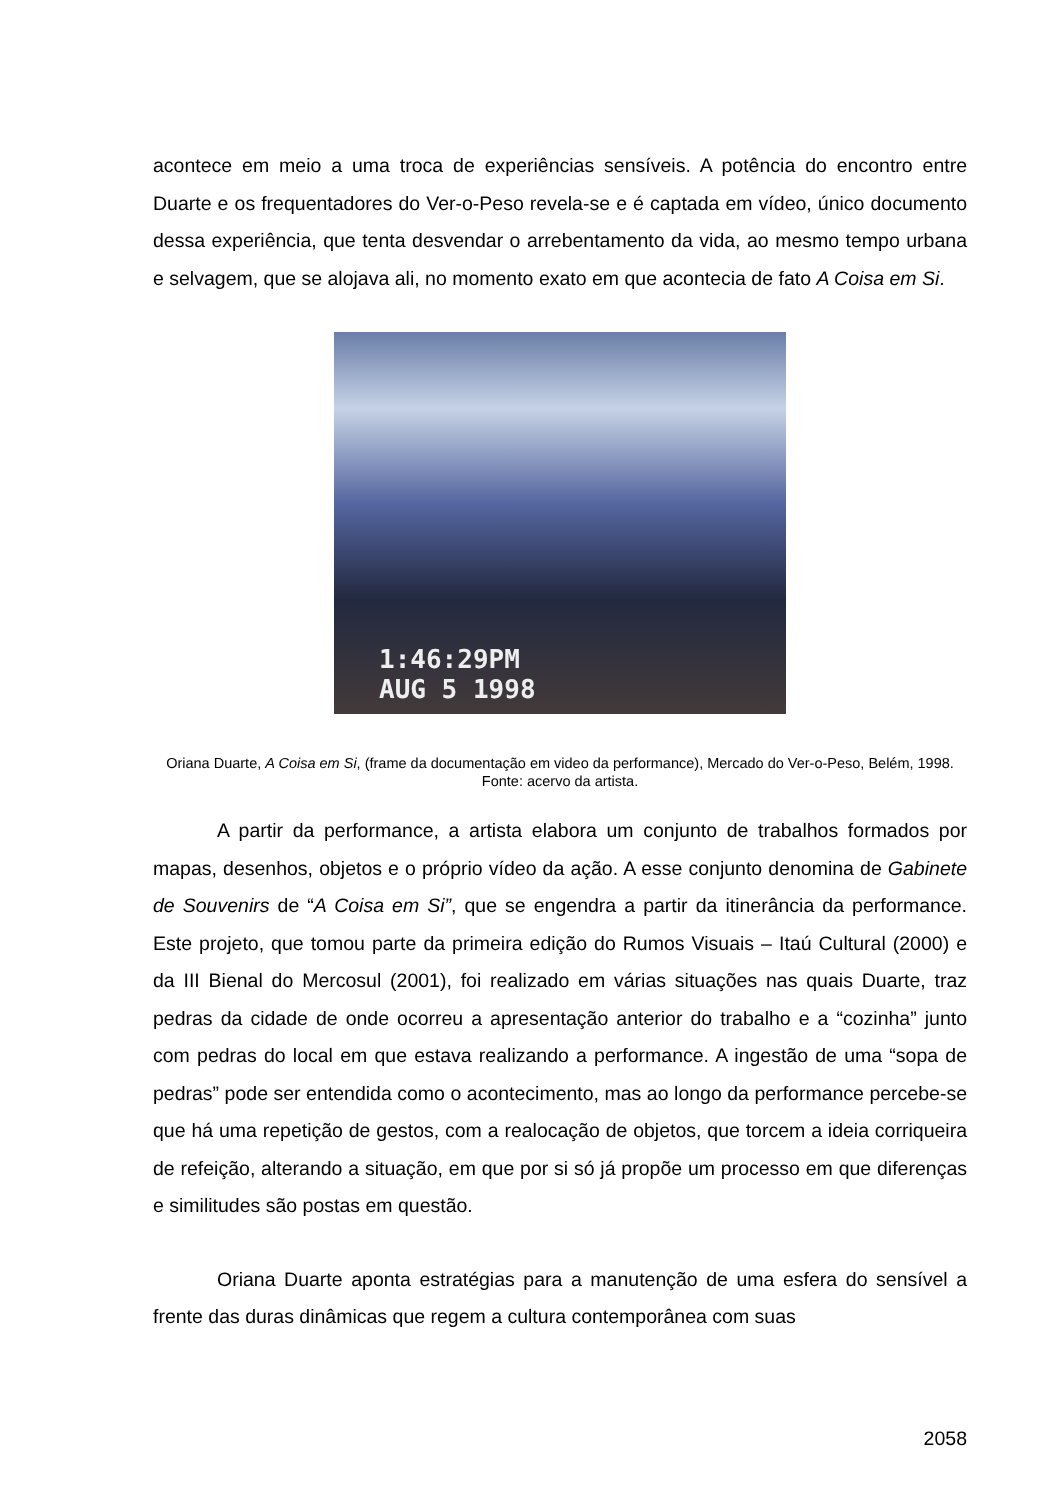acontece em meio a uma troca de experiências sensíveis. A potência do encontro entre Duarte e os frequentadores do Ver-o-Peso revela-se e é captada em vídeo, único documento dessa experiência, que tenta desvendar o arrebentamento da vida, ao mesmo tempo urbana e selvagem, que se alojava ali, no momento exato em que acontecia de fato A Coisa em Si.
1:46:29PM
AUG 5 1998
Oriana Duarte, A Coisa em Si, (frame da documentação em video da performance), Mercado do Ver-o-Peso, Belém, 1998. Fonte: acervo da artista.
A partir da performance, a artista elabora um conjunto de trabalhos formados por mapas, desenhos, objetos e o próprio vídeo da ação. A esse conjunto denomina de Gabinete de Souvenirs de “A Coisa em Si”, que se engendra a partir da itinerância da performance. Este projeto, que tomou parte da primeira edição do Rumos Visuais – Itaú Cultural (2000) e da III Bienal do Mercosul (2001), foi realizado em várias situações nas quais Duarte, traz pedras da cidade de onde ocorreu a apresentação anterior do trabalho e a “cozinha” junto com pedras do local em que estava realizando a performance. A ingestão de uma “sopa de pedras” pode ser entendida como o acontecimento, mas ao longo da performance percebe-se que há uma repetição de gestos, com a realocação de objetos, que torcem a ideia corriqueira de refeição, alterando a situação, em que por si só já propõe um processo em que diferenças e similitudes são postas em questão.
Oriana Duarte aponta estratégias para a manutenção de uma esfera do sensível a frente das duras dinâmicas que regem a cultura contemporânea com suas
2058